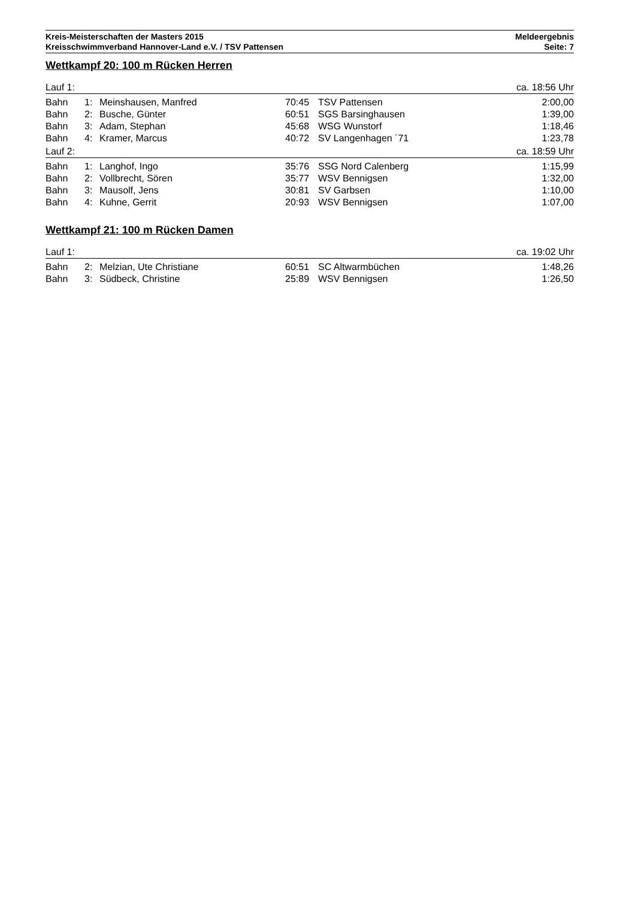Kreis-Meisterschaften der Masters 2015
Kreisschwimmverband Hannover-Land e.V. / TSV Pattensen
Meldeergebnis
Seite: 7
Wettkampf 20: 100 m Rücken Herren
| Lauf 1: | | | | | ca. 18:56 Uhr |
| Bahn | 1: | Meinshausen, Manfred | 70:45 | TSV Pattensen | 2:00,00 |
| Bahn | 2: | Busche, Günter | 60:51 | SGS Barsinghausen | 1:39,00 |
| Bahn | 3: | Adam, Stephan | 45:68 | WSG Wunstorf | 1:18,46 |
| Bahn | 4: | Kramer, Marcus | 40:72 | SV Langenhagen ´71 | 1:23,78 |
| Lauf 2: | | | | | ca. 18:59 Uhr |
| Bahn | 1: | Langhof, Ingo | 35:76 | SSG Nord Calenberg | 1:15,99 |
| Bahn | 2: | Vollbrecht, Sören | 35:77 | WSV Bennigsen | 1:32,00 |
| Bahn | 3: | Mausolf, Jens | 30:81 | SV Garbsen | 1:10,00 |
| Bahn | 4: | Kuhne, Gerrit | 20:93 | WSV Bennigsen | 1:07,00 |
Wettkampf 21: 100 m Rücken Damen
| Lauf 1: | | | | | ca. 19:02 Uhr |
| Bahn | 2: | Melzian, Ute Christiane | 60:51 | SC Altwarmbüchen | 1:48,26 |
| Bahn | 3: | Südbeck, Christine | 25:89 | WSV Bennigsen | 1:26,50 |